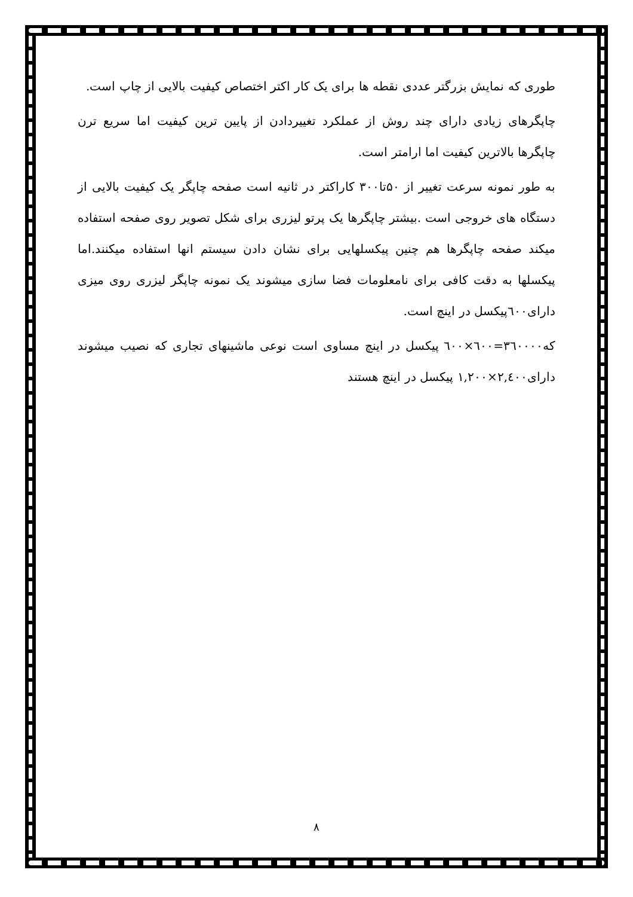طوری که نمایش بزرگتر عددی نقطه ها برای یک کار اکتر اختصاص کیفیت بالایی از چاپ است.
چاپگرهای زیادی دارای چند روش از عملکرد تغییردادن از پایین ترین کیفیت اما سریع ترن چاپگرها بالاترین کیفیت اما ارامتر است.
به طور نمونه سرعت تغییر از ۵۰تا۳۰۰ کاراکتر در ثانیه است صفحه چاپگر یک کیفیت بالایی از دستگاه های خروجی است .بیشتر چاپگرها یک پرتو لیزری برای شکل تصویر روی صفحه استفاده میکند صفحه چاپگرها هم چنین پیکسلهایی برای نشان دادن سیستم انها استفاده میکنند.اما پیکسلها به دقت کافی برای نامعلومات فضا سازی میشوند یک نمونه چاپگر لیزری روی میزی دارای٦٠٠پیکسل در اینچ است.
که٣٦٠٠٠٠=٦٠٠×٦٠٠ پیکسل در اینچ مساوی است نوعی ماشینهای تجاری که نصیب میشوند دارای٢,٤٠٠×١,٢٠٠ پیکسل در اینچ هستند
٨